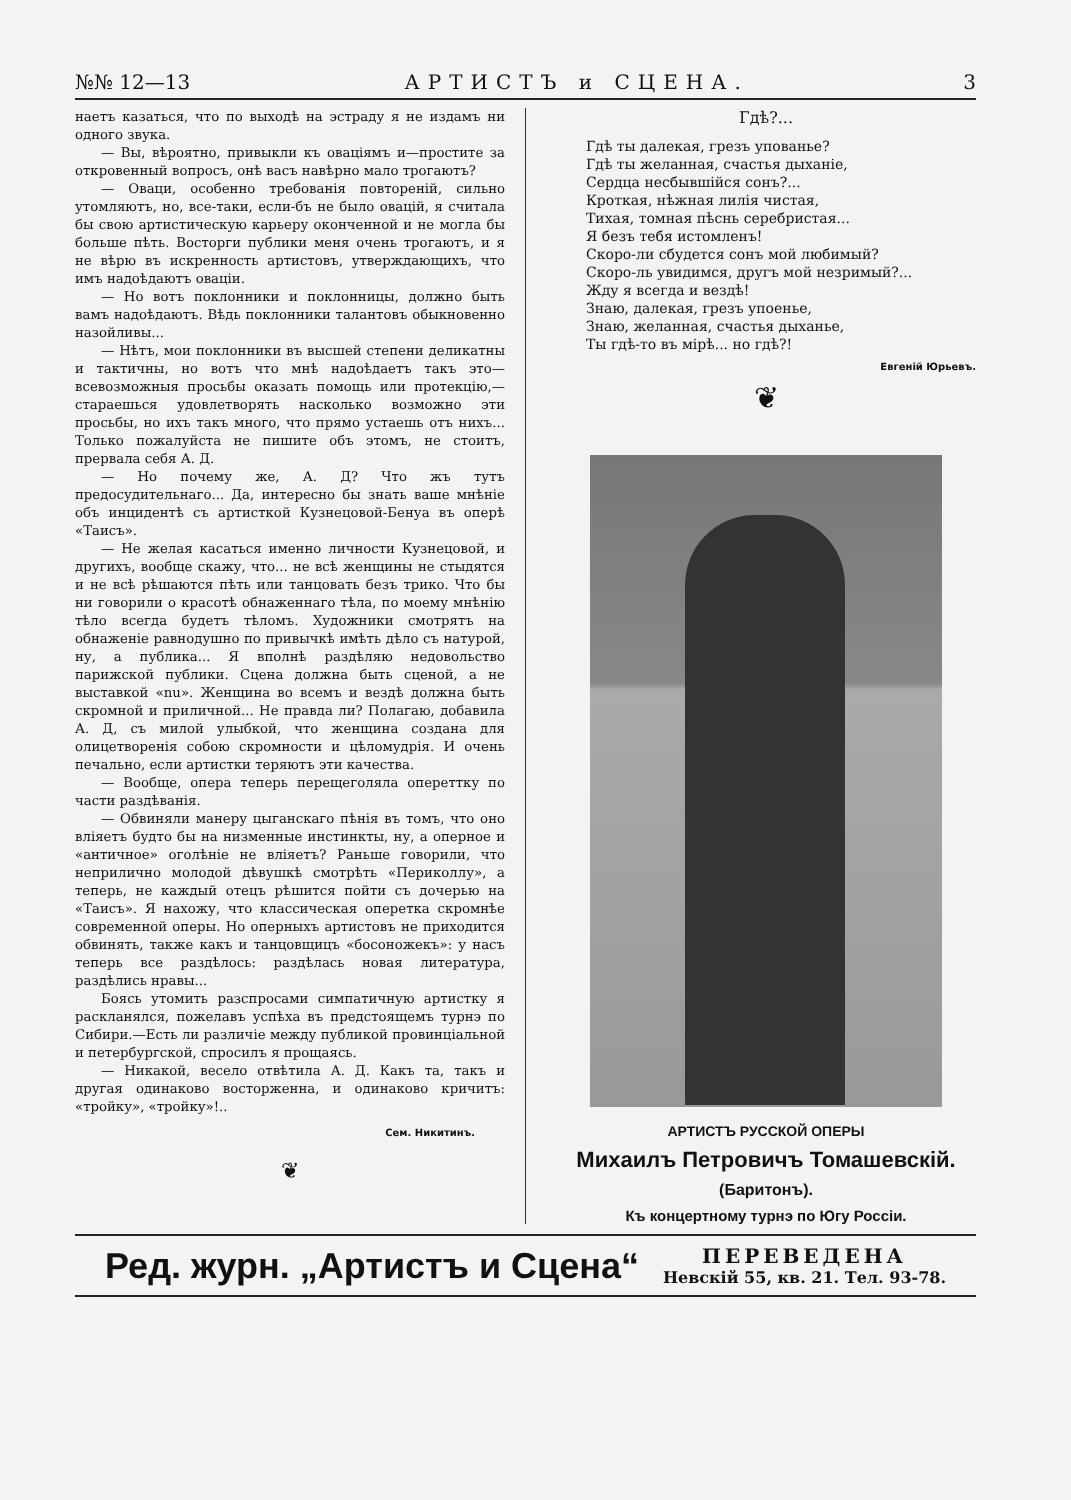№№ 12—13 АРТИСТЪ и СЦЕНА. 3
наетъ казаться, что по выходѣ на эстраду я не издамъ ни одного звука.
— Вы, вѣроятно, привыкли къ оваціямъ и—простите за откровенный вопросъ, онѣ васъ навѣрно мало трогаютъ?
— Оваци, особенно требованія повтореній, сильно утомляютъ, но, все-таки, если-бъ не было овацій, я считала бы свою артистическую карьеру оконченной и не могла бы больше пѣть. Восторги публики меня очень трогаютъ, и я не вѣрю въ искренность артистовъ, утверждающихъ, что имъ надоѣдаютъ оваціи.
— Но вотъ поклонники и поклонницы, должно быть вамъ надоѣдаютъ. Вѣдь поклонники талантовъ обыкновенно назойливы...
— Нѣтъ, мои поклонники въ высшей степени деликатны и тактичны, но вотъ что мнѣ надоѣдаетъ такъ это—всевозможныя просьбы оказать помощь или протекцію,—стараешься удовлетворять насколько возможно эти просьбы, но ихъ такъ много, что прямо устаешь отъ нихъ... Только пожалуйста не пишите объ этомъ, не стоитъ, прервала себя А. Д.
— Но почему же, А. Д? Что жъ тутъ предосудительнаго... Да, интересно бы знать ваше мнѣніе объ инцидентѣ съ артисткой Кузнецовой-Бенуа въ оперѣ «Таисъ».
— Не желая касаться именно личности Кузнецовой, и другихъ, вообще скажу, что... не всѣ женщины не стыдятся и не всѣ рѣшаются пѣть или танцовать безъ трико. Что бы ни говорили о красотѣ обнаженнаго тѣла, по моему мнѣнію тѣло всегда будетъ тѣломъ. Художники смотрятъ на обнаженіе равнодушно по привычкѣ имѣть дѣло съ натурой, ну, а публика... Я вполнѣ раздѣляю недовольство парижской публики. Сцена должна быть сценой, а не выставкой «nu». Женщина во всемъ и вездѣ должна быть скромной и приличной... Не правда ли? Полагаю, добавила А. Д, съ милой улыбкой, что женщина создана для олицетворенія собою скромности и цѣломудрія. И очень печально, если артистки теряютъ эти качества.
— Вообще, опера теперь перещеголяла опереттку по части раздѣванія.
— Обвиняли манеру цыганскаго пѣнія въ томъ, что оно вліяетъ будто бы на низменные инстинкты, ну, а оперное и «античное» оголѣніе не вліяетъ? Раньше говорили, что неприлично молодой дѣвушкѣ смотрѣть «Периколлу», а теперь, не каждый отецъ рѣшится пойти съ дочерью на «Таисъ». Я нахожу, что классическая оперетка скромнѣе современной оперы. Но оперныхъ артистовъ не приходится обвинять, также какъ и танцовщицъ «босоножекъ»: у насъ теперь все раздѣлось: раздѣлась новая литература, раздѣлись нравы...
Боясь утомить разспросами симпатичную артистку я раскланялся, пожелавъ успѣха въ предстоящемъ турнэ по Сибири.—Есть ли различіе между публикой провинціальной и петербургской, спросилъ я прощаясь.
— Никакой, весело отвѣтила А. Д. Какъ та, такъ и другая одинаково восторженна, и одинаково кричитъ: «тройку», «тройку»!..
Сем. Никитинъ.
❦
Гдѣ?...
Гдѣ ты далекая, грезъ упованье?
Гдѣ ты желанная, счастья дыханіе,
Сердца несбывшійся сонъ?...
Кроткая, нѣжная лилія чистая,
Тихая, томная пѣснь серебристая...
Я безъ тебя истомленъ!
Скоро-ли сбудется сонъ мой любимый?
Скоро-ль увидимся, другъ мой незримый?...
Жду я всегда и вездѣ!
Знаю, далекая, грезъ упоенье,
Знаю, желанная, счастья дыханье,
Ты гдѣ-то въ мірѣ... но гдѣ?!
Евгеній Юрьевъ.
❦
АРТИСТЪ РУССКОЙ ОПЕРЫ
Михаилъ Петровичъ Томашевскій.
(Баритонъ).
Къ концертному турнэ по Югу Россіи.
Ред. журн. „Артистъ и Сцена“ ПЕРЕВЕДЕНА
Невскій 55, кв. 21. Тел. 93-78.